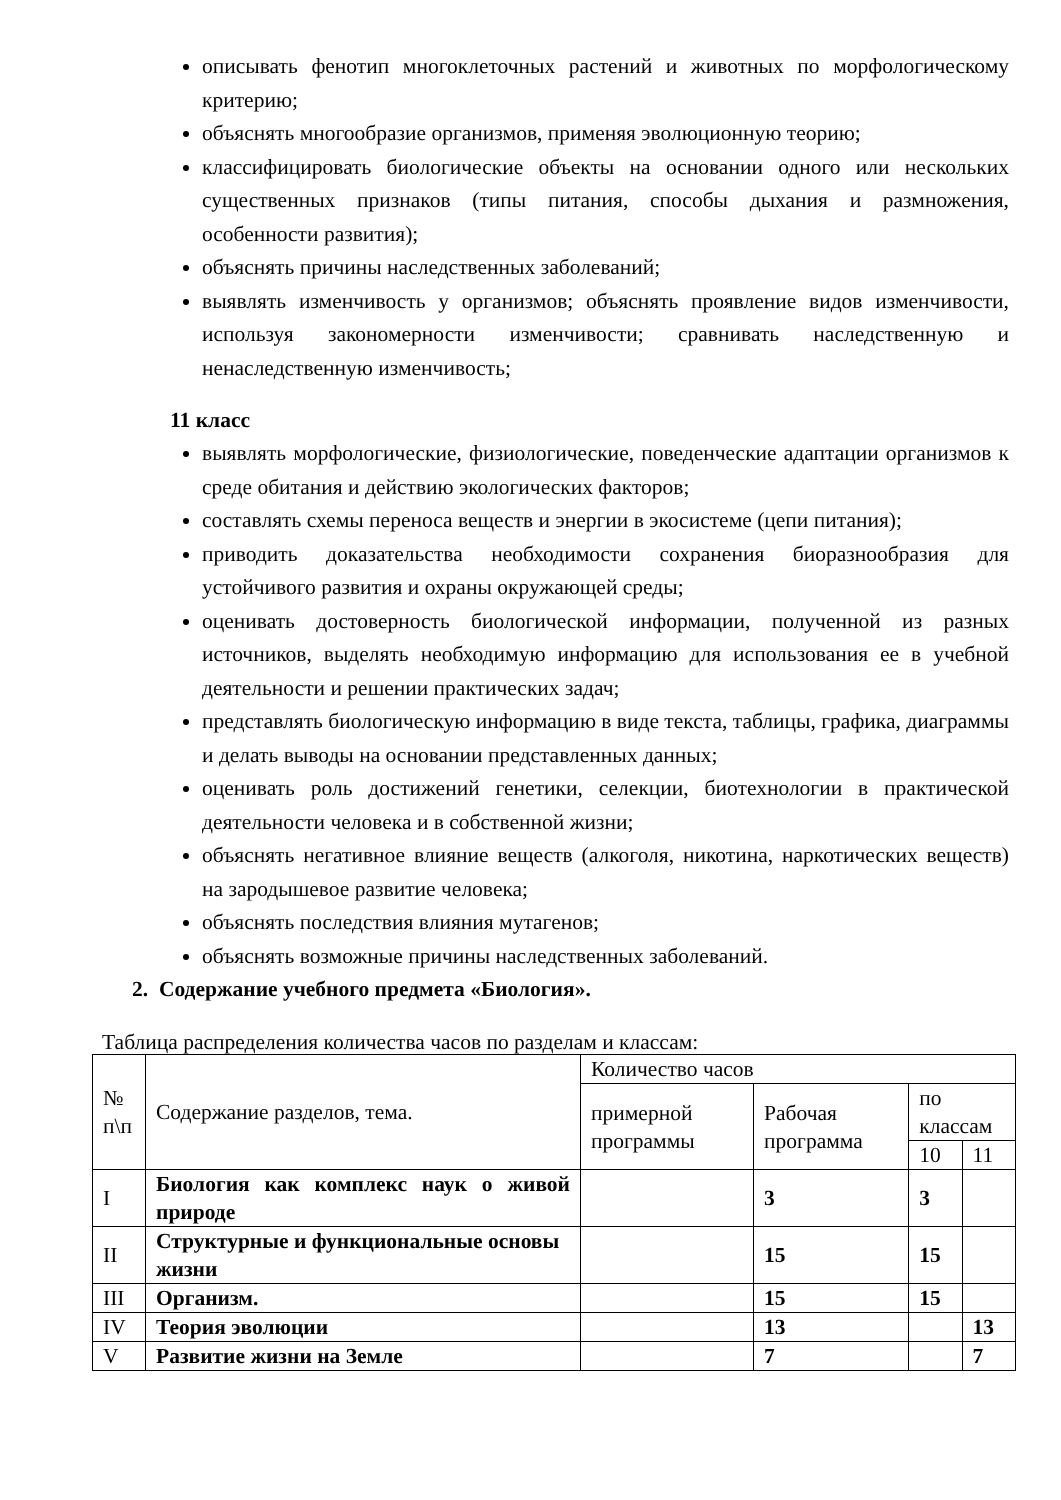описывать фенотип многоклеточных растений и животных по морфологическому критерию;
объяснять многообразие организмов, применяя эволюционную теорию;
классифицировать биологические объекты на основании одного или нескольких существенных признаков (типы питания, способы дыхания и размножения, особенности развития);
объяснять причины наследственных заболеваний;
выявлять изменчивость у организмов; объяснять проявление видов изменчивости, используя закономерности изменчивости; сравнивать наследственную и ненаследственную изменчивость;
11 класс
выявлять морфологические, физиологические, поведенческие адаптации организмов к среде обитания и действию экологических факторов;
составлять схемы переноса веществ и энергии в экосистеме (цепи питания);
приводить доказательства необходимости сохранения биоразнообразия для устойчивого развития и охраны окружающей среды;
оценивать достоверность биологической информации, полученной из разных источников, выделять необходимую информацию для использования ее в учебной деятельности и решении практических задач;
представлять биологическую информацию в виде текста, таблицы, графика, диаграммы и делать выводы на основании представленных данных;
оценивать роль достижений генетики, селекции, биотехнологии в практической деятельности человека и в собственной жизни;
объяснять негативное влияние веществ (алкоголя, никотина, наркотических веществ) на зародышевое развитие человека;
объяснять последствия влияния мутагенов;
объяснять возможные причины наследственных заболеваний.
2. Содержание учебного предмета «Биология».
Таблица распределения количества часов по разделам и классам:
| № п\п | Содержание разделов, тема. | Количество часов | | | |
| --- | --- | --- | --- | --- | --- |
| | | примерной программы | Рабочая программа | по классам | |
| | | | | 10 | 11 |
| I | Биология как комплекс наук о живой природе | | 3 | 3 | |
| II | Структурные и функциональные основы жизни | | 15 | 15 | |
| III | Организм. | | 15 | 15 | |
| IV | Теория эволюции | | 13 | | 13 |
| V | Развитие жизни на Земле | | 7 | | 7 |